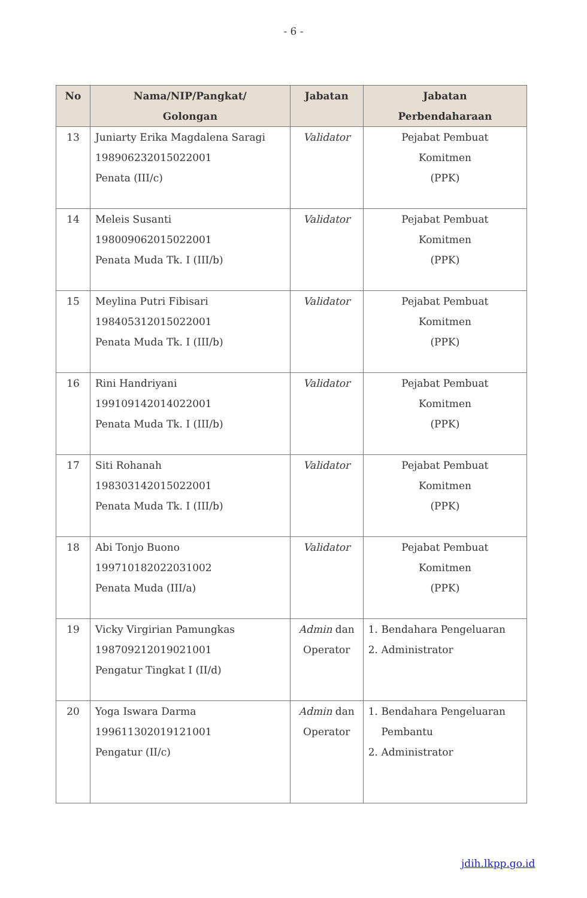- 6 -
| No | Nama/NIP/Pangkat/ Golongan | Jabatan | Jabatan Perbendaharaan |
| --- | --- | --- | --- |
| 13 | Juniarty Erika Magdalena Saragi 198906232015022001 Penata (III/c) | Validator | Pejabat Pembuat Komitmen (PPK) |
| 14 | Meleis Susanti 198009062015022001 Penata Muda Tk. I (III/b) | Validator | Pejabat Pembuat Komitmen (PPK) |
| 15 | Meylina Putri Fibisari 198405312015022001 Penata Muda Tk. I (III/b) | Validator | Pejabat Pembuat Komitmen (PPK) |
| 16 | Rini Handriyani 199109142014022001 Penata Muda Tk. I (III/b) | Validator | Pejabat Pembuat Komitmen (PPK) |
| 17 | Siti Rohanah 198303142015022001 Penata Muda Tk. I (III/b) | Validator | Pejabat Pembuat Komitmen (PPK) |
| 18 | Abi Tonjo Buono 199710182022031002 Penata Muda (III/a) | Validator | Pejabat Pembuat Komitmen (PPK) |
| 19 | Vicky Virgirian Pamungkas 198709212019021001 Pengatur Tingkat I (II/d) | Admin dan Operator | 1. Bendahara Pengeluaran 2. Administrator |
| 20 | Yoga Iswara Darma 199611302019121001 Pengatur (II/c) | Admin dan Operator | 1. Bendahara Pengeluaran Pembantu 2. Administrator |
jdih.lkpp.go.id